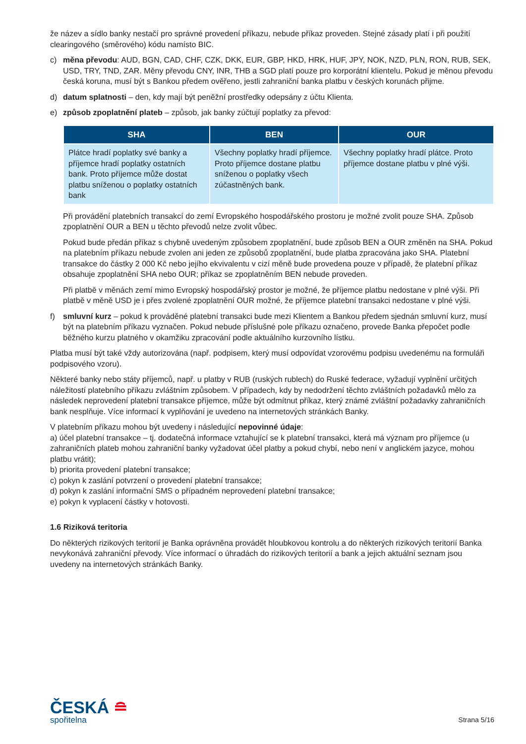že název a sídlo banky nestačí pro správné provedení příkazu, nebude příkaz proveden. Stejné zásady platí i při použití clearingového (směrového) kódu namísto BIC.
c) měna převodu: AUD, BGN, CAD, CHF, CZK, DKK, EUR, GBP, HKD, HRK, HUF, JPY, NOK, NZD, PLN, RON, RUB, SEK, USD, TRY, TND, ZAR. Měny převodu CNY, INR, THB a SGD platí pouze pro korporátní klientelu. Pokud je měnou převodu česká koruna, musí být s Bankou předem ověřeno, jestli zahraniční banka platbu v českých korunách přijme.
d) datum splatnosti – den, kdy mají být peněžní prostředky odepsány z účtu Klienta.
e) způsob zpoplatnění plateb – způsob, jak banky zúčtují poplatky za převod:
| SHA | BEN | OUR |
| --- | --- | --- |
| Plátce hradí poplatky své banky a příjemce hradí poplatky ostatních bank. Proto příjemce může dostat platbu sníženou o poplatky ostatních bank | Všechny poplatky hradí příjemce. Proto příjemce dostane platbu sníženou o poplatky všech zúčastněných bank. | Všechny poplatky hradí plátce. Proto příjemce dostane platbu v plné výši. |
Při provádění platebních transakcí do zemí Evropského hospodářského prostoru je možné zvolit pouze SHA. Způsob zpoplatnění OUR a BEN u těchto převodů nelze zvolit vůbec.
Pokud bude předán příkaz s chybně uvedeným způsobem zpoplatnění, bude způsob BEN a OUR změněn na SHA. Pokud na platebním příkazu nebude zvolen ani jeden ze způsobů zpoplatnění, bude platba zpracována jako SHA. Platební transakce do částky 2 000 Kč nebo jejího ekvivalentu v cizí měně bude provedena pouze v případě, že platební příkaz obsahuje zpoplatnění SHA nebo OUR; příkaz se zpoplatněním BEN nebude proveden.
Při platbě v měnách zemí mimo Evropský hospodářský prostor je možné, že příjemce platbu nedostane v plné výši. Při platbě v měně USD je i přes zvolené zpoplatnění OUR možné, že příjemce platební transakci nedostane v plné výši.
f) smluvní kurz – pokud k prováděné platební transakci bude mezi Klientem a Bankou předem sjednán smluvní kurz, musí být na platebním příkazu vyznačen. Pokud nebude příslušné pole příkazu označeno, provede Banka přepočet podle běžného kurzu platného v okamžiku zpracování podle aktuálního kurzovního lístku.
Platba musí být také vždy autorizována (např. podpisem, který musí odpovídat vzorovému podpisu uvedenému na formuláři podpisového vzoru).
Některé banky nebo státy příjemců, např. u platby v RUB (ruských rublech) do Ruské federace, vyžadují vyplnění určitých náležitostí platebního příkazu zvláštním způsobem. V případech, kdy by nedodržení těchto zvláštních požadavků mělo za následek neprovedení platební transakce příjemce, může být odmítnut příkaz, který známé zvláštní požadavky zahraničních bank nesplňuje. Více informací k vyplňování je uvedeno na internetových stránkách Banky.
V platebním příkazu mohou být uvedeny i následující nepovinné údaje:
a) účel platební transakce – tj. dodatečná informace vztahující se k platební transakci, která má význam pro příjemce (u zahraničních plateb mohou zahraniční banky vyžadovat účel platby a pokud chybí, nebo není v anglickém jazyce, mohou platbu vrátit);
b) priorita provedení platební transakce;
c) pokyn k zaslání potvrzení o provedení platební transakce;
d) pokyn k zaslání informační SMS o případném neprovedení platební transakce;
e) pokyn k vyplacení částky v hotovosti.
1.6 Riziková teritoria
Do některých rizikových teritorií je Banka oprávněna provádět hloubkovou kontrolu a do některých rizikových teritorií Banka nevykonává zahraniční převody. Více informací o úhradách do rizikových teritorií a bank a jejich aktuální seznam jsou uvedeny na internetových stránkách Banky.
ČESKÁ ≘
spořitelna
Strana 5/16